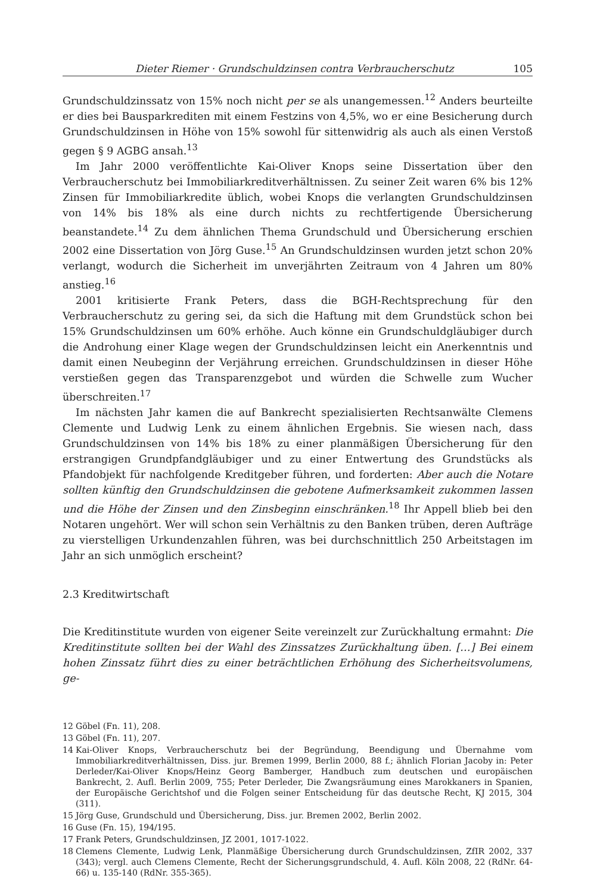Dieter Riemer · Grundschuldzinsen contra Verbraucherschutz 105
Grundschuldzinssatz von 15% noch nicht per se als unangemessen.<sup>12</sup> Anders beurteilte er dies bei Bausparkrediten mit einem Festzins von 4,5%, wo er eine Besicherung durch Grundschuldzinsen in Höhe von 15% sowohl für sittenwidrig als auch als einen Verstoß gegen § 9 AGBG ansah.<sup>13</sup>
Im Jahr 2000 veröffentlichte Kai-Oliver Knops seine Dissertation über den Verbraucherschutz bei Immobiliarkreditverhältnissen. Zu seiner Zeit waren 6% bis 12% Zinsen für Immobiliarkredite üblich, wobei Knops die verlangten Grundschuldzinsen von 14% bis 18% als eine durch nichts zu rechtfertigende Übersicherung beanstandete.<sup>14</sup> Zu dem ähnlichen Thema Grundschuld und Übersicherung erschien 2002 eine Dissertation von Jörg Guse.<sup>15</sup> An Grundschuldzinsen wurden jetzt schon 20% verlangt, wodurch die Sicherheit im unverjährten Zeitraum von 4 Jahren um 80% anstieg.<sup>16</sup>
2001 kritisierte Frank Peters, dass die BGH-Rechtsprechung für den Verbraucherschutz zu gering sei, da sich die Haftung mit dem Grundstück schon bei 15% Grundschuldzinsen um 60% erhöhe. Auch könne ein Grundschuldgläubiger durch die Androhung einer Klage wegen der Grundschuldzinsen leicht ein Anerkenntnis und damit einen Neubeginn der Verjährung erreichen. Grundschuldzinsen in dieser Höhe verstießen gegen das Transparenzgebot und würden die Schwelle zum Wucher überschreiten.<sup>17</sup>
Im nächsten Jahr kamen die auf Bankrecht spezialisierten Rechtsanwälte Clemens Clemente und Ludwig Lenk zu einem ähnlichen Ergebnis. Sie wiesen nach, dass Grundschuldzinsen von 14% bis 18% zu einer planmäßigen Übersicherung für den erstrangigen Grundpfandgläubiger und zu einer Entwertung des Grundstücks als Pfandobjekt für nachfolgende Kreditgeber führen, und forderten: Aber auch die Notare sollten künftig den Grundschuldzinsen die gebotene Aufmerksamkeit zukommen lassen und die Höhe der Zinsen und den Zinsbeginn einschränken.<sup>18</sup> Ihr Appell blieb bei den Notaren ungehört. Wer will schon sein Verhältnis zu den Banken trüben, deren Aufträge zu vierstelligen Urkundenzahlen führen, was bei durchschnittlich 250 Arbeitstagen im Jahr an sich unmöglich erscheint?
2.3 Kreditwirtschaft
Die Kreditinstitute wurden von eigener Seite vereinzelt zur Zurückhaltung ermahnt: Die Kreditinstitute sollten bei der Wahl des Zinssatzes Zurückhaltung üben. […] Bei einem hohen Zinssatz führt dies zu einer beträchtlichen Erhöhung des Sicherheitsvolumens, ge-
12 Göbel (Fn. 11), 208.
13 Göbel (Fn. 11), 207.
14 Kai-Oliver Knops, Verbraucherschutz bei der Begründung, Beendigung und Übernahme vom Immobiliarkreditverhältnissen, Diss. jur. Bremen 1999, Berlin 2000, 88 f.; ähnlich Florian Jacoby in: Peter Derleder/Kai-Oliver Knops/Heinz Georg Bamberger, Handbuch zum deutschen und europäischen Bankrecht, 2. Aufl. Berlin 2009, 755; Peter Derleder, Die Zwangsräumung eines Marokkaners in Spanien, der Europäische Gerichtshof und die Folgen seiner Entscheidung für das deutsche Recht, KJ 2015, 304 (311).
15 Jörg Guse, Grundschuld und Übersicherung, Diss. jur. Bremen 2002, Berlin 2002.
16 Guse (Fn. 15), 194/195.
17 Frank Peters, Grundschuldzinsen, JZ 2001, 1017-1022.
18 Clemens Clemente, Ludwig Lenk, Planmäßige Übersicherung durch Grundschuldzinsen, ZfIR 2002, 337 (343); vergl. auch Clemens Clemente, Recht der Sicherungsgrundschuld, 4. Aufl. Köln 2008, 22 (RdNr. 64-66) u. 135-140 (RdNr. 355-365).